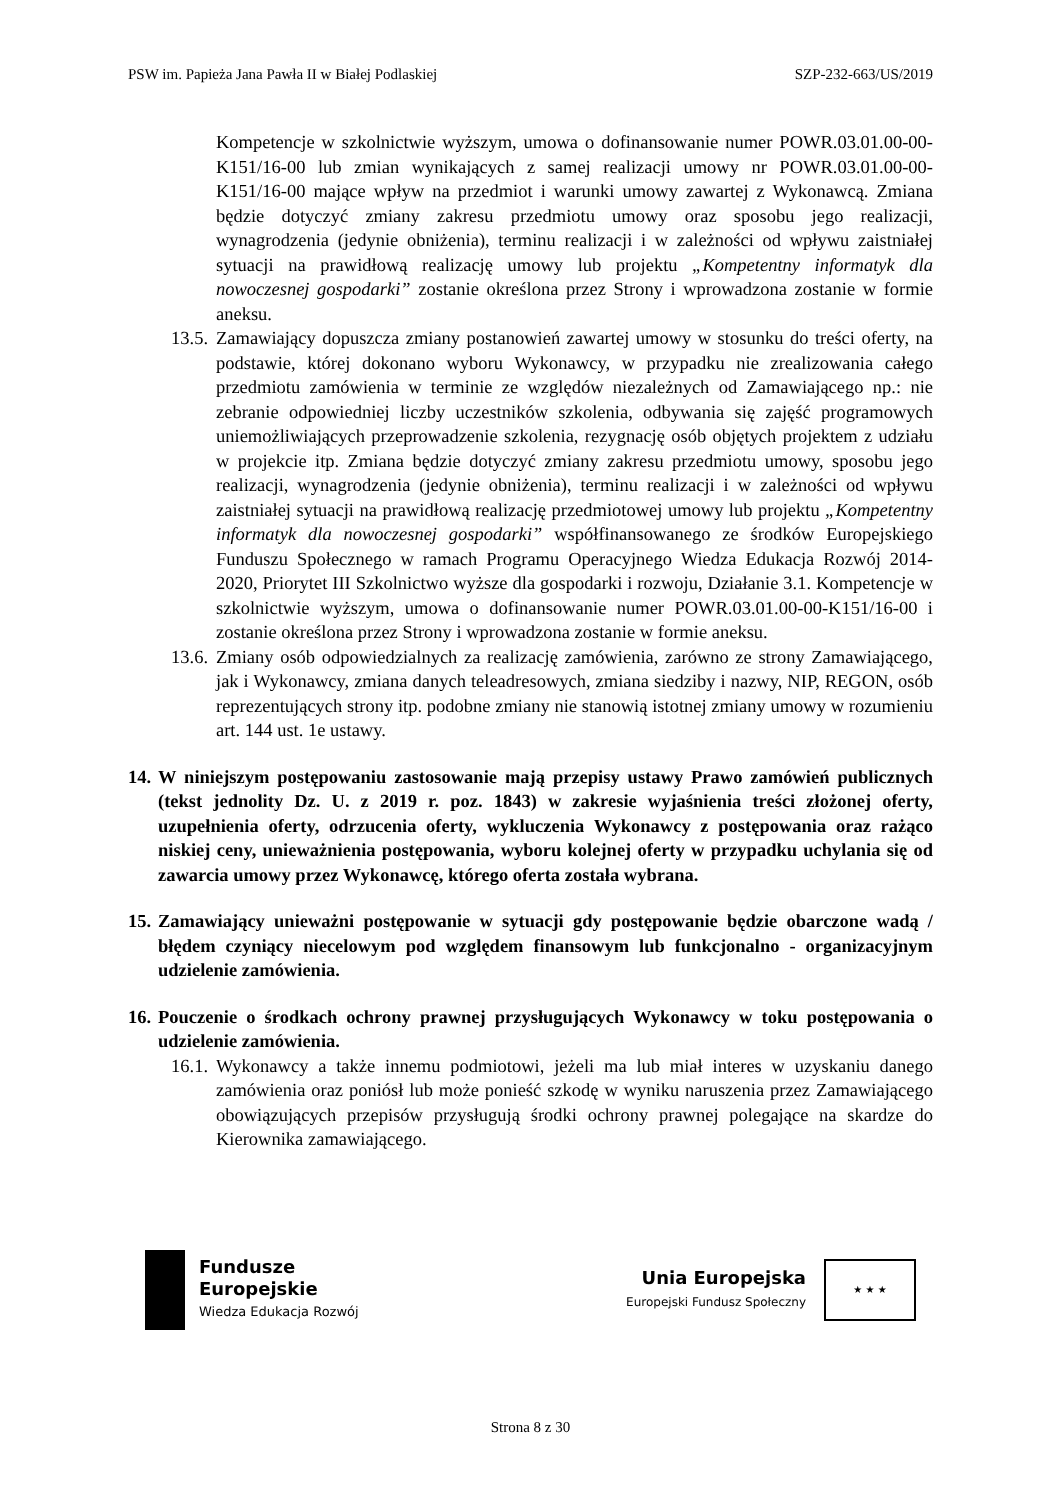PSW im. Papieża Jana Pawła II w Białej Podlaskiej SZP-232-663/US/2019
Kompetencje w szkolnictwie wyższym, umowa o dofinansowanie numer POWR.03.01.00-00-K151/16-00 lub zmian wynikających z samej realizacji umowy nr POWR.03.01.00-00-K151/16-00 mające wpływ na przedmiot i warunki umowy zawartej z Wykonawcą. Zmiana będzie dotyczyć zmiany zakresu przedmiotu umowy oraz sposobu jego realizacji, wynagrodzenia (jedynie obniżenia), terminu realizacji i w zależności od wpływu zaistniałej sytuacji na prawidłową realizację umowy lub projektu „Kompetentny informatyk dla nowoczesnej gospodarki” zostanie określona przez Strony i wprowadzona zostanie w formie aneksu.
13.5. Zamawiający dopuszcza zmiany postanowień zawartej umowy w stosunku do treści oferty, na podstawie, której dokonano wyboru Wykonawcy, w przypadku nie zrealizowania całego przedmiotu zamówienia w terminie ze względów niezależnych od Zamawiającego np.: nie zebranie odpowiedniej liczby uczestników szkolenia, odbywania się zajęść programowych uniemożliwiających przeprowadzenie szkolenia, rezygnację osób objętych projektem z udziału w projekcie itp. Zmiana będzie dotyczyć zmiany zakresu przedmiotu umowy, sposobu jego realizacji, wynagrodzenia (jedynie obniżenia), terminu realizacji i w zależności od wpływu zaistniałej sytuacji na prawidłową realizację przedmiotowej umowy lub projektu „Kompetentny informatyk dla nowoczesnej gospodarki” współfinansowanego ze środków Europejskiego Funduszu Społecznego w ramach Programu Operacyjnego Wiedza Edukacja Rozwój 2014-2020, Priorytet III Szkolnictwo wyższe dla gospodarki i rozwoju, Działanie 3.1. Kompetencje w szkolnictwie wyższym, umowa o dofinansowanie numer POWR.03.01.00-00-K151/16-00 i zostanie określona przez Strony i wprowadzona zostanie w formie aneksu.
13.6. Zmiany osób odpowiedzialnych za realizację zamówienia, zarówno ze strony Zamawiającego, jak i Wykonawcy, zmiana danych teleadresowych, zmiana siedziby i nazwy, NIP, REGON, osób reprezentujących strony itp. podobne zmiany nie stanowią istotnej zmiany umowy w rozumieniu art. 144 ust. 1e ustawy.
14.
W niniejszym postępowaniu zastosowanie mają przepisy ustawy Prawo zamówień publicznych (tekst jednolity Dz. U. z 2019 r. poz. 1843) w zakresie wyjaśnienia treści złożonej oferty, uzupełnienia oferty, odrzucenia oferty, wykluczenia Wykonawcy z postępowania oraz rażąco niskiej ceny, unieważnienia postępowania, wyboru kolejnej oferty w przypadku uchylania się od zawarcia umowy przez Wykonawcę, którego oferta została wybrana.
15.
Zamawiający unieważni postępowanie w sytuacji gdy postępowanie będzie obarczone wadą / błędem czyniący niecelowym pod względem finansowym lub funkcjonalno - organizacyjnym udzielenie zamówienia.
16.
Pouczenie o środkach ochrony prawnej przysługujących Wykonawcy w toku postępowania o udzielenie zamówienia.
16.1. Wykonawcy a także innemu podmiotowi, jeżeli ma lub miał interes w uzyskaniu danego zamówienia oraz poniósł lub może ponieść szkodę w wyniku naruszenia przez Zamawiającego obowiązujących przepisów przysługują środki ochrony prawnej polegające na skardze do Kierownika zamawiającego.
Fundusze
Europejskie
Wiedza Edukacja Rozwój
Unia Europejska
Europejski Fundusz Społeczny
★ ★ ★
Strona 8 z 30